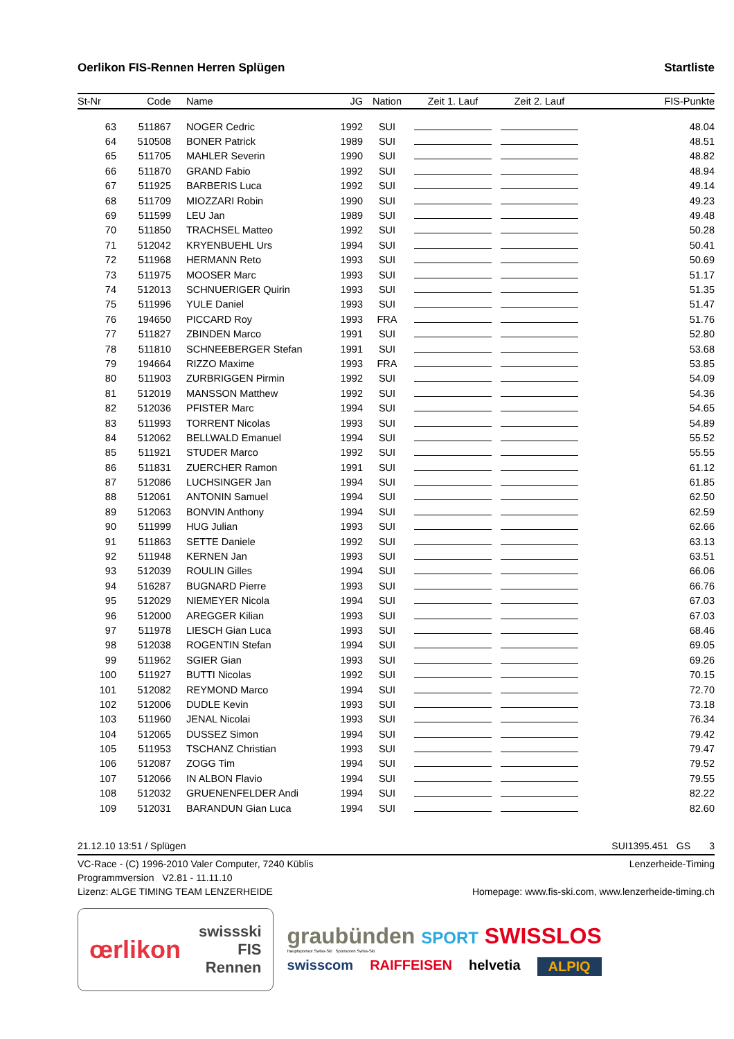Oerlikon FIS-Rennen Herren Splügen Startliste
| St-Nr | Code | Name | JG | Nation | Zeit 1. Lauf | Zeit 2. Lauf | FIS-Punkte |
| --- | --- | --- | --- | --- | --- | --- | --- |
| 63 | 511867 | NOGER Cedric | 1992 | SUI | | | 48.04 |
| 64 | 510508 | BONER Patrick | 1989 | SUI | | | 48.51 |
| 65 | 511705 | MAHLER Severin | 1990 | SUI | | | 48.82 |
| 66 | 511870 | GRAND Fabio | 1992 | SUI | | | 48.94 |
| 67 | 511925 | BARBERIS Luca | 1992 | SUI | | | 49.14 |
| 68 | 511709 | MIOZZARI Robin | 1990 | SUI | | | 49.23 |
| 69 | 511599 | LEU Jan | 1989 | SUI | | | 49.48 |
| 70 | 511850 | TRACHSEL Matteo | 1992 | SUI | | | 50.28 |
| 71 | 512042 | KRYENBUEHL Urs | 1994 | SUI | | | 50.41 |
| 72 | 511968 | HERMANN Reto | 1993 | SUI | | | 50.69 |
| 73 | 511975 | MOOSER Marc | 1993 | SUI | | | 51.17 |
| 74 | 512013 | SCHNUERIGER Quirin | 1993 | SUI | | | 51.35 |
| 75 | 511996 | YULE Daniel | 1993 | SUI | | | 51.47 |
| 76 | 194650 | PICCARD Roy | 1993 | FRA | | | 51.76 |
| 77 | 511827 | ZBINDEN Marco | 1991 | SUI | | | 52.80 |
| 78 | 511810 | SCHNEEBERGER Stefan | 1991 | SUI | | | 53.68 |
| 79 | 194664 | RIZZO Maxime | 1993 | FRA | | | 53.85 |
| 80 | 511903 | ZURBRIGGEN Pirmin | 1992 | SUI | | | 54.09 |
| 81 | 512019 | MANSSON Matthew | 1992 | SUI | | | 54.36 |
| 82 | 512036 | PFISTER Marc | 1994 | SUI | | | 54.65 |
| 83 | 511993 | TORRENT Nicolas | 1993 | SUI | | | 54.89 |
| 84 | 512062 | BELLWALD Emanuel | 1994 | SUI | | | 55.52 |
| 85 | 511921 | STUDER Marco | 1992 | SUI | | | 55.55 |
| 86 | 511831 | ZUERCHER Ramon | 1991 | SUI | | | 61.12 |
| 87 | 512086 | LUCHSINGER Jan | 1994 | SUI | | | 61.85 |
| 88 | 512061 | ANTONIN Samuel | 1994 | SUI | | | 62.50 |
| 89 | 512063 | BONVIN Anthony | 1994 | SUI | | | 62.59 |
| 90 | 511999 | HUG Julian | 1993 | SUI | | | 62.66 |
| 91 | 511863 | SETTE Daniele | 1992 | SUI | | | 63.13 |
| 92 | 511948 | KERNEN Jan | 1993 | SUI | | | 63.51 |
| 93 | 512039 | ROULIN Gilles | 1994 | SUI | | | 66.06 |
| 94 | 516287 | BUGNARD Pierre | 1993 | SUI | | | 66.76 |
| 95 | 512029 | NIEMEYER Nicola | 1994 | SUI | | | 67.03 |
| 96 | 512000 | AREGGER Kilian | 1993 | SUI | | | 67.03 |
| 97 | 511978 | LIESCH Gian Luca | 1993 | SUI | | | 68.46 |
| 98 | 512038 | ROGENTIN Stefan | 1994 | SUI | | | 69.05 |
| 99 | 511962 | SGIER Gian | 1993 | SUI | | | 69.26 |
| 100 | 511927 | BUTTI Nicolas | 1992 | SUI | | | 70.15 |
| 101 | 512082 | REYMOND Marco | 1994 | SUI | | | 72.70 |
| 102 | 512006 | DUDLE Kevin | 1993 | SUI | | | 73.18 |
| 103 | 511960 | JENAL Nicolai | 1993 | SUI | | | 76.34 |
| 104 | 512065 | DUSSEZ Simon | 1994 | SUI | | | 79.42 |
| 105 | 511953 | TSCHANZ Christian | 1993 | SUI | | | 79.47 |
| 106 | 512087 | ZOGG Tim | 1994 | SUI | | | 79.52 |
| 107 | 512066 | IN ALBON Flavio | 1994 | SUI | | | 79.55 |
| 108 | 512032 | GRUENENFELDER Andi | 1994 | SUI | | | 82.22 |
| 109 | 512031 | BARANDUN Gian Luca | 1994 | SUI | | | 82.60 |
21.12.10 13:51 / Splügen SUI1395.451 GS 3
VC-Race - (C) 1996-2010 Valer Computer, 7240 Küblis Lenzerheide-Timing
Programmversion V2.81 - 11.11.10
Lizenz: ALGE TIMING TEAM LENZERHEIDE Homepage: www.fis-ski.com, www.lenzerheide-timing.ch
œrlikon swissski
FIS
Rennen
graubünden SPORT SWISSLOS
Hauptsponsor Swiss-Ski Sponsoren Swiss-Ski
swisscom RAIFFEISEN helvetia ALPIQ